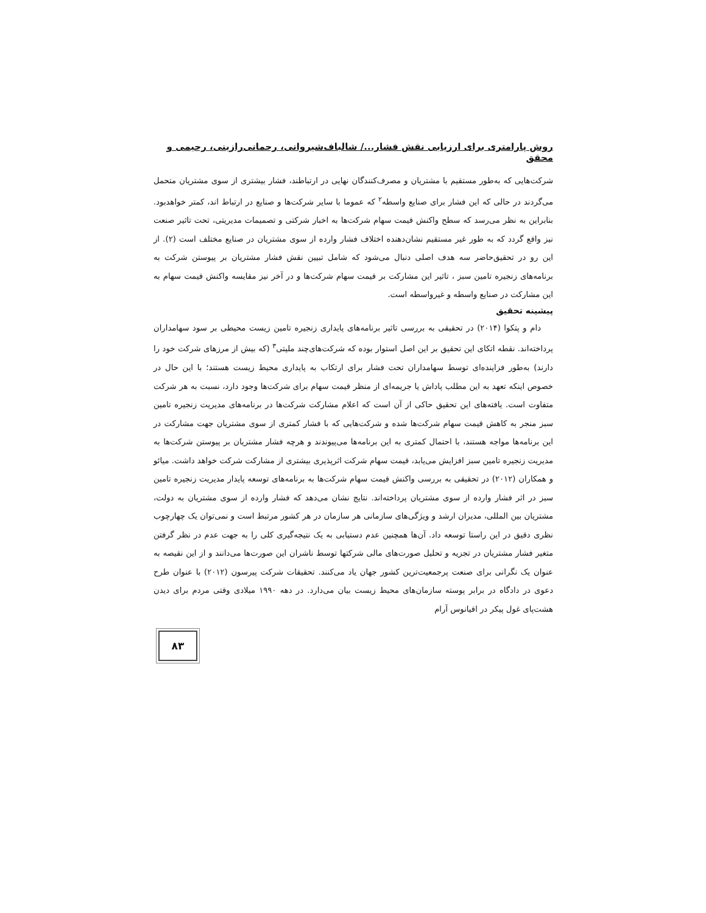روش پارامتری برای ارزیابی نقش فشار.../ شالباف‌شیروانی، رحمانی‌رازینی، رحیمی و محقق
شرکت‌هایی که به‌طور مستقیم با مشتریان و مصرف‌کنندگان نهایی در ارتباطند، فشار بیشتری از سوی مشتریان متحمل می‌گردند در حالی که این فشار برای صنایع واسطه<sup>۲</sup> که عموما با سایر شرکت‌ها و صنایع در ارتباط اند، کمتر خواهدبود. بنابراین به نظر می‌رسد که سطح واکنش قیمت سهام شرکت‌ها به اخبار شرکتی و تصمیمات مدیریتی، تحت تاثیر صنعت نیز واقع گردد که به طور غیر مستقیم نشان‌دهنده اختلاف فشار وارده از سوی مشتریان در صنایع مختلف است (۲). از این رو در تحقیق‌حاضر سه هدف اصلی دنبال می‌شود که شامل تبیین نقش فشار مشتریان بر پیوستن شرکت به برنامه‌های زنجیره تامین سبز ، تاثیر این مشارکت بر قیمت سهام شرکت‌ها و در آخر نیز مقایسه واکنش قیمت سهام به این مشارکت در صنایع واسطه و غیرواسطه است.
پیشینه تحقیق
دام و پتکوا (۲۰۱۴) در تحقیقی به بررسی تاثیر برنامه‌های پایداری زنجیره تامین زیست محیطی بر سود سهامداران پرداخته‌اند. نقطه اتکای این تحقیق بر این اصل استوار بوده که شرکت‌های‌چند ملیتی<sup>۳</sup> (که بیش از مرزهای شرکت خود را دارند) به‌طور فزاینده‌ای توسط سهامداران تحت فشار برای ارتکاب به پایداری محیط زیست هستند؛ با این حال در خصوص اینکه تعهد به این مطلب پاداش یا جریمه‌ای از منظر قیمت سهام برای شرکت‌ها وجود دارد، نسبت به هر شرکت متفاوت است. یافته‌های این تحقیق حاکی از آن است که اعلام مشارکت شرکت‌ها در برنامه‌های مدیریت زنجیره تامین سبز منجر به کاهش قیمت سهام شرکت‌ها شده و شرکت‌هایی که با فشار کمتری از سوی مشتریان جهت مشارکت در این برنامه‌ها مواجه هستند، با احتمال کمتری به این برنامه‌ها می‌پیوندند و هرچه فشار مشتریان بر پیوستن شرکت‌ها به مدیریت زنجیره تامین سبز افزایش می‌یابد، قیمت سهام شرکت اثرپذیری بیشتری از مشارکت شرکت خواهد داشت. میائو و همکاران (۲۰۱۲) در تحقیقی به بررسی واکنش قیمت سهام شرکت‌ها به برنامه‌های توسعه پایدار مدیریت زنجیره تامین سبز در اثر فشار وارده از سوی مشتریان پرداخته‌اند. نتایج نشان می‌دهد که فشار وارده از سوی مشتریان به دولت، مشتریان بین المللی، مدیران ارشد و ویژگی‌های سازمانی هر سازمان در هر کشور مرتبط است و نمی‌توان یک چهارچوب نظری دقیق در این راستا توسعه داد. آن‌ها همچنین عدم دستیابی به یک نتیجه‌گیری کلی را به جهت عدم در نظر گرفتن متغیر فشار مشتریان در تجزیه و تحلیل صورت‌های مالی شرکتها توسط ناشران این صورت‌ها می‌دانند و از این نقیصه به عنوان یک نگرانی برای صنعت پرجمعیت‌ترین کشور جهان یاد می‌کنند. تحقیقات شرکت پیرسون (۲۰۱۲) با عنوان طرح دعوی در دادگاه در برابر پوسته سازمان‌های محیط زیست بیان می‌دارد. در دهه ۱۹۹۰ میلادی وقتی مردم برای دیدن هشت‌پای غول پیکر در اقیانوس آرام
۸۳